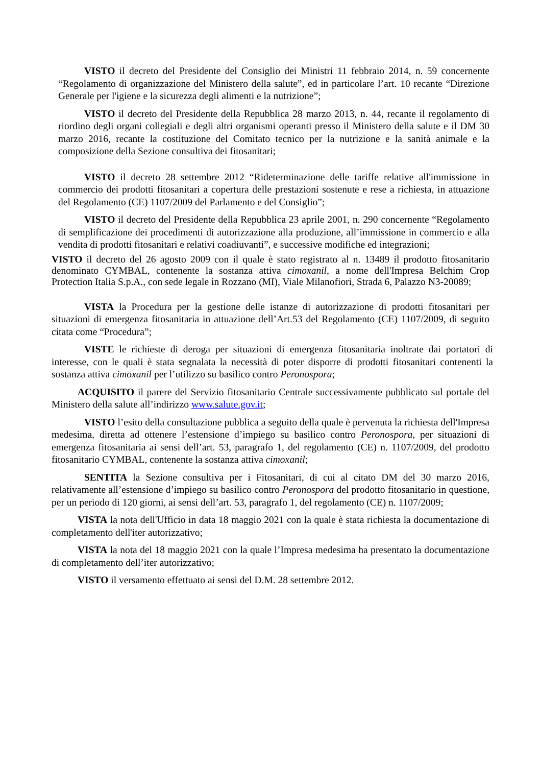VISTO il decreto del Presidente del Consiglio dei Ministri 11 febbraio 2014, n. 59 concernente “Regolamento di organizzazione del Ministero della salute”, ed in particolare l’art. 10 recante “Direzione Generale per l'igiene e la sicurezza degli alimenti e la nutrizione”;
VISTO il decreto del Presidente della Repubblica 28 marzo 2013, n. 44, recante il regolamento di riordino degli organi collegiali e degli altri organismi operanti presso il Ministero della salute e il DM 30 marzo 2016, recante la costituzione del Comitato tecnico per la nutrizione e la sanità animale e la composizione della Sezione consultiva dei fitosanitari;
VISTO il decreto 28 settembre 2012 “Rideterminazione delle tariffe relative all'immissione in commercio dei prodotti fitosanitari a copertura delle prestazioni sostenute e rese a richiesta, in attuazione del Regolamento (CE) 1107/2009 del Parlamento e del Consiglio”;
VISTO il decreto del Presidente della Repubblica 23 aprile 2001, n. 290 concernente “Regolamento di semplificazione dei procedimenti di autorizzazione alla produzione, all’immissione in commercio e alla vendita di prodotti fitosanitari e relativi coadiuvanti”, e successive modifiche ed integrazioni;
VISTO il decreto del 26 agosto 2009 con il quale è stato registrato al n. 13489 il prodotto fitosanitario denominato CYMBAL, contenente la sostanza attiva cimoxanil, a nome dell'Impresa Belchim Crop Protection Italia S.p.A., con sede legale in Rozzano (MI), Viale Milanofiori, Strada 6, Palazzo N3-20089;
VISTA la Procedura per la gestione delle istanze di autorizzazione di prodotti fitosanitari per situazioni di emergenza fitosanitaria in attuazione dell’Art.53 del Regolamento (CE) 1107/2009, di seguito citata come “Procedura”;
VISTE le richieste di deroga per situazioni di emergenza fitosanitaria inoltrate dai portatori di interesse, con le quali è stata segnalata la necessità di poter disporre di prodotti fitosanitari contenenti la sostanza attiva cimoxanil per l’utilizzo su basilico contro Peronospora;
ACQUISITO il parere del Servizio fitosanitario Centrale successivamente pubblicato sul portale del Ministero della salute all’indirizzo www.salute.gov.it;
VISTO l’esito della consultazione pubblica a seguito della quale è pervenuta la richiesta dell'Impresa medesima, diretta ad ottenere l’estensione d’impiego su basilico contro Peronospora, per situazioni di emergenza fitosanitaria ai sensi dell’art. 53, paragrafo 1, del regolamento (CE) n. 1107/2009, del prodotto fitosanitario CYMBAL, contenente la sostanza attiva cimoxanil;
SENTITA la Sezione consultiva per i Fitosanitari, di cui al citato DM del 30 marzo 2016, relativamente all’estensione d’impiego su basilico contro Peronospora del prodotto fitosanitario in questione, per un periodo di 120 giorni, ai sensi dell’art. 53, paragrafo 1, del regolamento (CE) n. 1107/2009;
VISTA la nota dell'Ufficio in data 18 maggio 2021 con la quale è stata richiesta la documentazione di completamento dell'iter autorizzativo;
VISTA la nota del 18 maggio 2021 con la quale l’Impresa medesima ha presentato la documentazione di completamento dell’iter autorizzativo;
VISTO il versamento effettuato ai sensi del D.M. 28 settembre 2012.